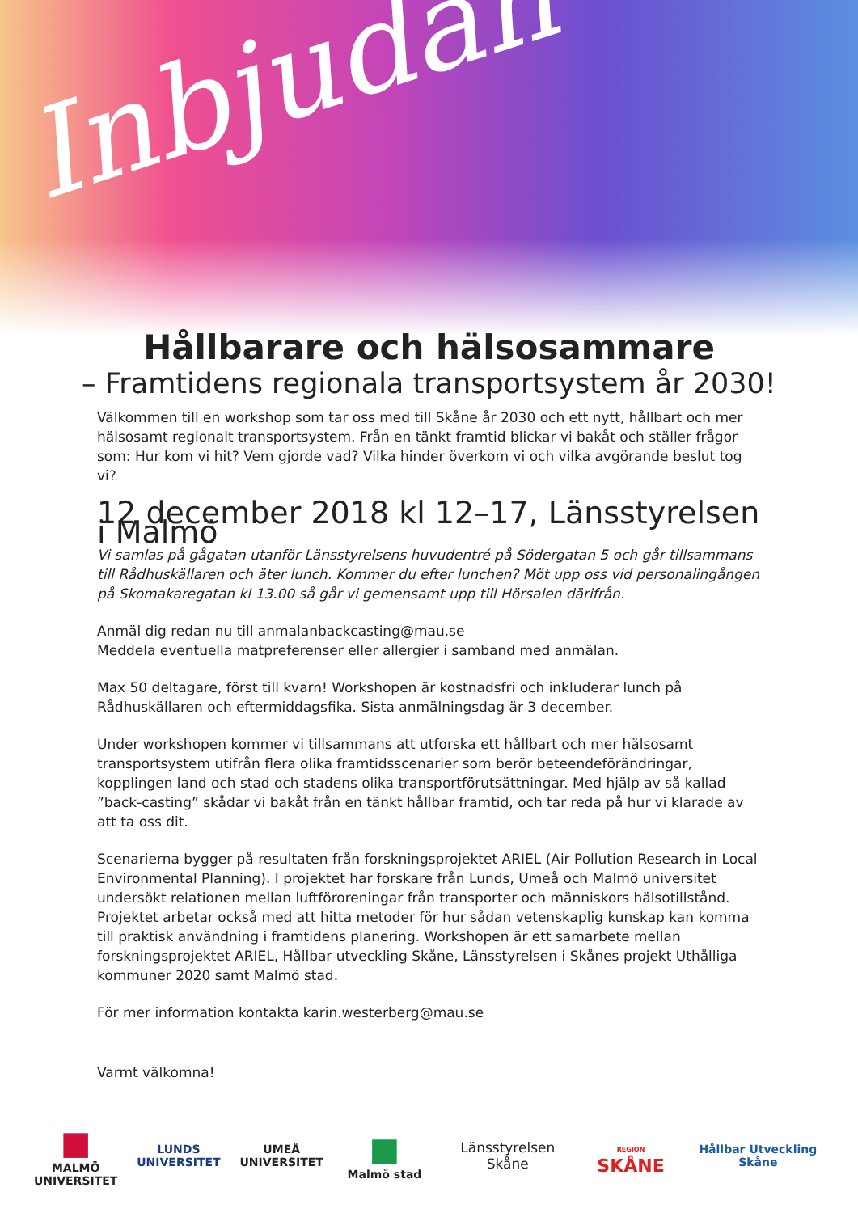Inbjudan
Hållbarare och hälsosammare
– Framtidens regionala transportsystem år 2030!
Välkommen till en workshop som tar oss med till Skåne år 2030 och ett nytt, hållbart och mer hälsosamt regionalt transportsystem. Från en tänkt framtid blickar vi bakåt och ställer frågor som: Hur kom vi hit? Vem gjorde vad? Vilka hinder överkom vi och vilka avgörande beslut tog vi?
12 december 2018 kl 12–17, Länsstyrelsen i Malmö
Vi samlas på gågatan utanför Länsstyrelsens huvudentré på Södergatan 5 och går tillsammans till Rådhuskällaren och äter lunch. Kommer du efter lunchen? Möt upp oss vid personalingången på Skomakaregatan kl 13.00 så går vi gemensamt upp till Hörsalen därifrån.
Anmäl dig redan nu till anmalanbackcasting@mau.se
Meddela eventuella matpreferenser eller allergier i samband med anmälan.
Max 50 deltagare, först till kvarn! Workshopen är kostnadsfri och inkluderar lunch på Rådhuskällaren och eftermiddagsfika. Sista anmälningsdag är 3 december.
Under workshopen kommer vi tillsammans att utforska ett hållbart och mer hälsosamt transportsystem utifrån flera olika framtidsscenarier som berör beteendeförändringar, kopplingen land och stad och stadens olika transportförutsättningar. Med hjälp av så kallad ”back-casting” skådar vi bakåt från en tänkt hållbar framtid, och tar reda på hur vi klarade av att ta oss dit.
Scenarierna bygger på resultaten från forskningsprojektet ARIEL (Air Pollution Research in Local Environmental Planning). I projektet har forskare från Lunds, Umeå och Malmö universitet undersökt relationen mellan luftföroreningar från transporter och människors hälsotillstånd. Projektet arbetar också med att hitta metoder för hur sådan vetenskaplig kunskap kan komma till praktisk användning i framtidens planering. Workshopen är ett samarbete mellan forskningsprojektet ARIEL, Hållbar utveckling Skåne, Länsstyrelsen i Skånes projekt Uthålliga kommuner 2020 samt Malmö stad.
För mer information kontakta karin.westerberg@mau.se
Varmt välkomna!
■
MALMÖ UNIVERSITET
LUNDS UNIVERSITET
UMEÅ UNIVERSITET
■
Malmö stad
Länsstyrelsen Skåne
REGION SKÅNE
Hållbar Utveckling Skåne